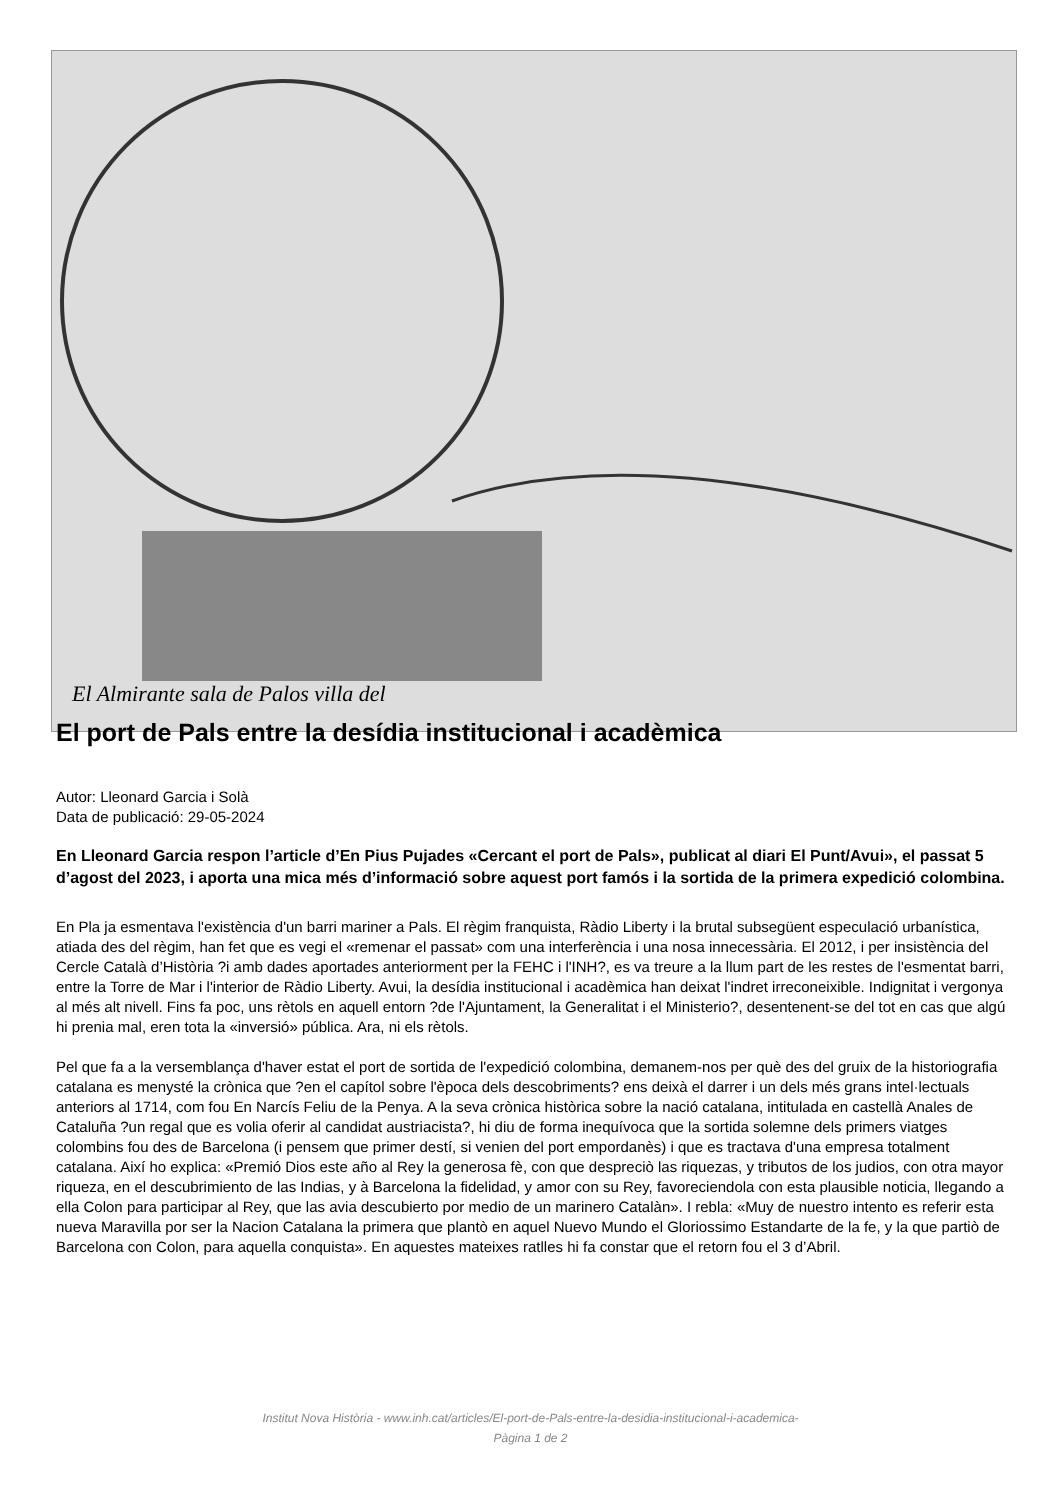El Almirante sala de Palos villa del
El port de Pals entre la desídia institucional i acadèmica
Autor: Lleonard Garcia i Solà
Data de publicació: 29-05-2024
En Lleonard Garcia respon l’article d’En Pius Pujades «Cercant el port de Pals», publicat al diari El Punt/Avui», el passat 5 d’agost del 2023, i aporta una mica més d’informació sobre aquest port famós i la sortida de la primera expedició colombina.
En Pla ja esmentava l'existència d'un barri mariner a Pals. El règim franquista, Ràdio Liberty i la brutal subsegüent especulació urbanística, atiada des del règim, han fet que es vegi el «remenar el passat» com una interferència i una nosa innecessària. El 2012, i per insistència del Cercle Català d’Història ?i amb dades aportades anteriorment per la FEHC i l'INH?, es va treure a la llum part de les restes de l'esmentat barri, entre la Torre de Mar i l'interior de Ràdio Liberty. Avui, la desídia institucional i acadèmica han deixat l'indret irreconeixible. Indignitat i vergonya al més alt nivell. Fins fa poc, uns rètols en aquell entorn ?de l'Ajuntament, la Generalitat i el Ministerio?, desentenent-se del tot en cas que algú hi prenia mal, eren tota la «inversió» pública. Ara, ni els rètols.
Pel que fa a la versemblança d'haver estat el port de sortida de l'expedició colombina, demanem-nos per què des del gruix de la historiografia catalana es menysté la crònica que ?en el capítol sobre l'època dels descobriments? ens deixà el darrer i un dels més grans intel·lectuals anteriors al 1714, com fou En Narcís Feliu de la Penya. A la seva crònica històrica sobre la nació catalana, intitulada en castellà Anales de Cataluña ?un regal que es volia oferir al candidat austriacista?, hi diu de forma inequívoca que la sortida solemne dels primers viatges colombins fou des de Barcelona (i pensem que primer destí, si venien del port empordanès) i que es tractava d'una empresa totalment catalana. Així ho explica: «Premió Dios este año al Rey la generosa fè, con que despreciò las riquezas, y tributos de los judios, con otra mayor riqueza, en el descubrimiento de las Indias, y à Barcelona la fidelidad, y amor con su Rey, favoreciendola con esta plausible noticia, llegando a ella Colon para participar al Rey, que las avia descubierto por medio de un marinero Catalàn». I rebla: «Muy de nuestro intento es referir esta nueva Maravilla por ser la Nacion Catalana la primera que plantò en aquel Nuevo Mundo el Gloriossimo Estandarte de la fe, y la que partiò de Barcelona con Colon, para aquella conquista». En aquestes mateixes ratlles hi fa constar que el retorn fou el 3 d’Abril.
Institut Nova Història - www.inh.cat/articles/El-port-de-Pals-entre-la-desidia-institucional-i-academica-
Pàgina 1 de 2